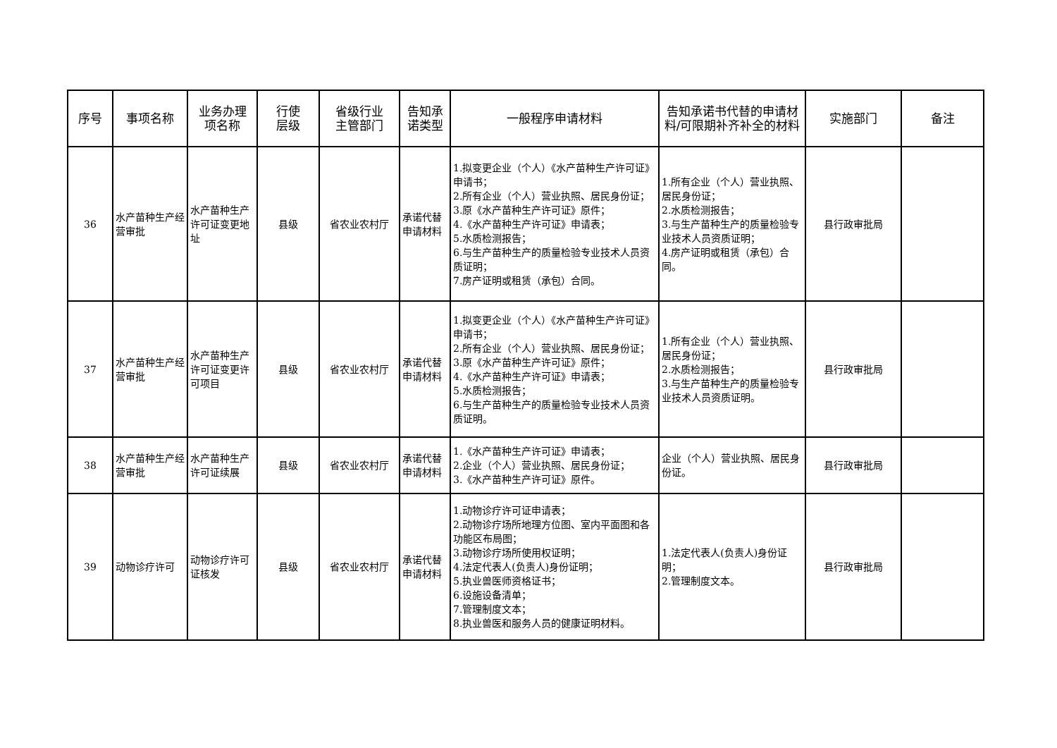| 序号 | 事项名称 | 业务办理 项名称 | 行使 层级 | 省级行业 主管部门 | 告知承 诺类型 | 一般程序申请材料 | 告知承诺书代替的申请材料/可限期补齐补全的材料 | 实施部门 | 备注 |
| --- | --- | --- | --- | --- | --- | --- | --- | --- | --- |
| 36 | 水产苗种生产经营审批 | 水产苗种生产许可证变更地址 | 县级 | 省农业农村厅 | 承诺代替申请材料 | 1.拟变更企业（个人）《水产苗种生产许可证》申请书； 2.所有企业（个人）营业执照、居民身份证； 3.原《水产苗种生产许可证》原件； 4.《水产苗种生产许可证》申请表； 5.水质检测报告； 6.与生产苗种生产的质量检验专业技术人员资质证明； 7.房产证明或租赁（承包）合同。 | 1.所有企业（个人）营业执照、居民身份证； 2.水质检测报告； 3.与生产苗种生产的质量检验专业技术人员资质证明； 4.房产证明或租赁（承包）合同。 | 县行政审批局 | |
| 37 | 水产苗种生产经营审批 | 水产苗种生产许可证变更许可项目 | 县级 | 省农业农村厅 | 承诺代替申请材料 | 1.拟变更企业（个人）《水产苗种生产许可证》申请书； 2.所有企业（个人）营业执照、居民身份证； 3.原《水产苗种生产许可证》原件； 4.《水产苗种生产许可证》申请表； 5.水质检测报告； 6.与生产苗种生产的质量检验专业技术人员资质证明。 | 1.所有企业（个人）营业执照、居民身份证； 2.水质检测报告； 3.与生产苗种生产的质量检验专业技术人员资质证明。 | 县行政审批局 | |
| 38 | 水产苗种生产经营审批 | 水产苗种生产许可证续展 | 县级 | 省农业农村厅 | 承诺代替申请材料 | 1.《水产苗种生产许可证》申请表； 2.企业（个人）营业执照、居民身份证； 3.《水产苗种生产许可证》原件。 | 企业（个人）营业执照、居民身份证。 | 县行政审批局 | |
| 39 | 动物诊疗许可 | 动物诊疗许可证核发 | 县级 | 省农业农村厅 | 承诺代替申请材料 | 1.动物诊疗许可证申请表； 2.动物诊疗场所地理方位图、室内平面图和各功能区布局图； 3.动物诊疗场所使用权证明； 4.法定代表人(负责人)身份证明； 5.执业兽医师资格证书； 6.设施设备清单； 7.管理制度文本； 8.执业兽医和服务人员的健康证明材料。 | 1.法定代表人(负责人)身份证明； 2.管理制度文本。 | 县行政审批局 | |